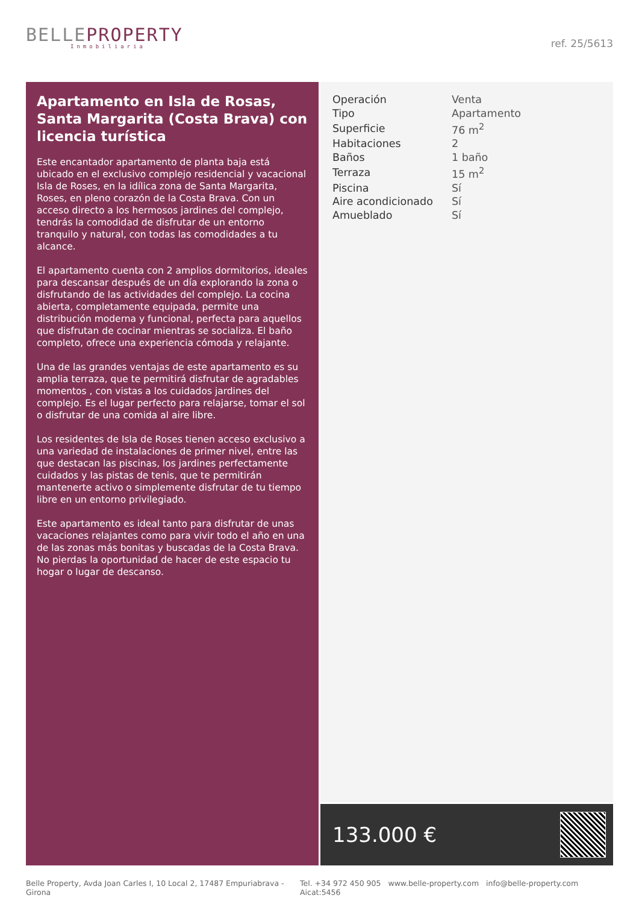BELLEPROPERTY
Inmobiliaria
ref. 25/5613
Apartamento en Isla de Rosas, Santa Margarita (Costa Brava) con licencia turística
Este encantador apartamento de planta baja está ubicado en el exclusivo complejo residencial y vacacional Isla de Roses, en la idílica zona de Santa Margarita, Roses, en pleno corazón de la Costa Brava. Con un acceso directo a los hermosos jardines del complejo, tendrás la comodidad de disfrutar de un entorno tranquilo y natural, con todas las comodidades a tu alcance.
El apartamento cuenta con 2 amplios dormitorios, ideales para descansar después de un día explorando la zona o disfrutando de las actividades del complejo. La cocina abierta, completamente equipada, permite una distribución moderna y funcional, perfecta para aquellos que disfrutan de cocinar mientras se socializa. El baño completo, ofrece una experiencia cómoda y relajante.
Una de las grandes ventajas de este apartamento es su amplia terraza, que te permitirá disfrutar de agradables momentos , con vistas a los cuidados jardines del complejo. Es el lugar perfecto para relajarse, tomar el sol o disfrutar de una comida al aire libre.
Los residentes de Isla de Roses tienen acceso exclusivo a una variedad de instalaciones de primer nivel, entre las que destacan las piscinas, los jardines perfectamente cuidados y las pistas de tenis, que te permitirán mantenerte activo o simplemente disfrutar de tu tiempo libre en un entorno privilegiado.
Este apartamento es ideal tanto para disfrutar de unas vacaciones relajantes como para vivir todo el año en una de las zonas más bonitas y buscadas de la Costa Brava. No pierdas la oportunidad de hacer de este espacio tu hogar o lugar de descanso.
| Operación | Venta |
| Tipo | Apartamento |
| Superficie | 76 m<sup>2</sup> |
| Habitaciones | 2 |
| Baños | 1 baño |
| Terraza | 15 m<sup>2</sup> |
| Piscina | Sí |
| Aire acondicionado | Sí |
| Amueblado | Sí |
133.000 €
Belle Property, Avda Joan Carles I, 10 Local 2, 17487 Empuriabrava - Girona Tel. +34 972 450 905 www.belle-property.com info@belle-property.com Aicat:5456